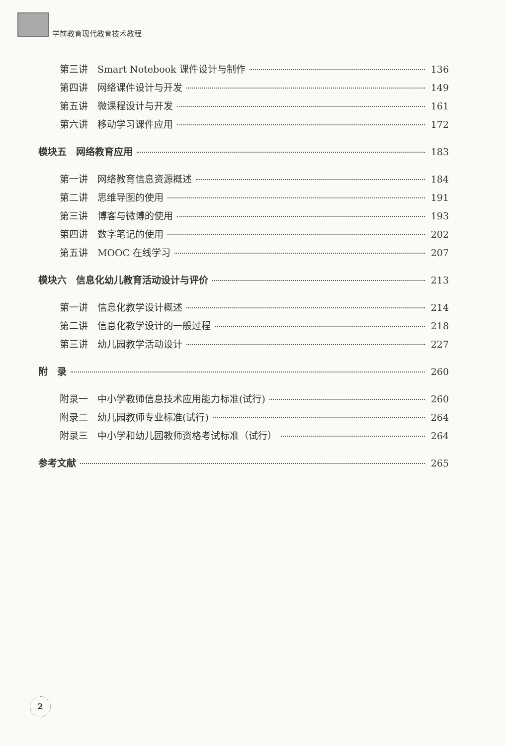学前教育现代教育技术教程
第三讲　Smart Notebook 课件设计与制作 136
第四讲　网络课件设计与开发 149
第五讲　微课程设计与开发 161
第六讲　移动学习课件应用 172
模块五　网络教育应用 183
第一讲　网络教育信息资源概述 184
第二讲　思维导图的使用 191
第三讲　博客与微博的使用 193
第四讲　数字笔记的使用 202
第五讲　MOOC 在线学习 207
模块六　信息化幼儿教育活动设计与评价 213
第一讲　信息化教学设计概述 214
第二讲　信息化教学设计的一般过程 218
第三讲　幼儿园教学活动设计 227
附　录 260
附录一　中小学教师信息技术应用能力标准(试行) 260
附录二　幼儿园教师专业标准(试行) 264
附录三　中小学和幼儿园教师资格考试标准（试行） 264
参考文献 265
2